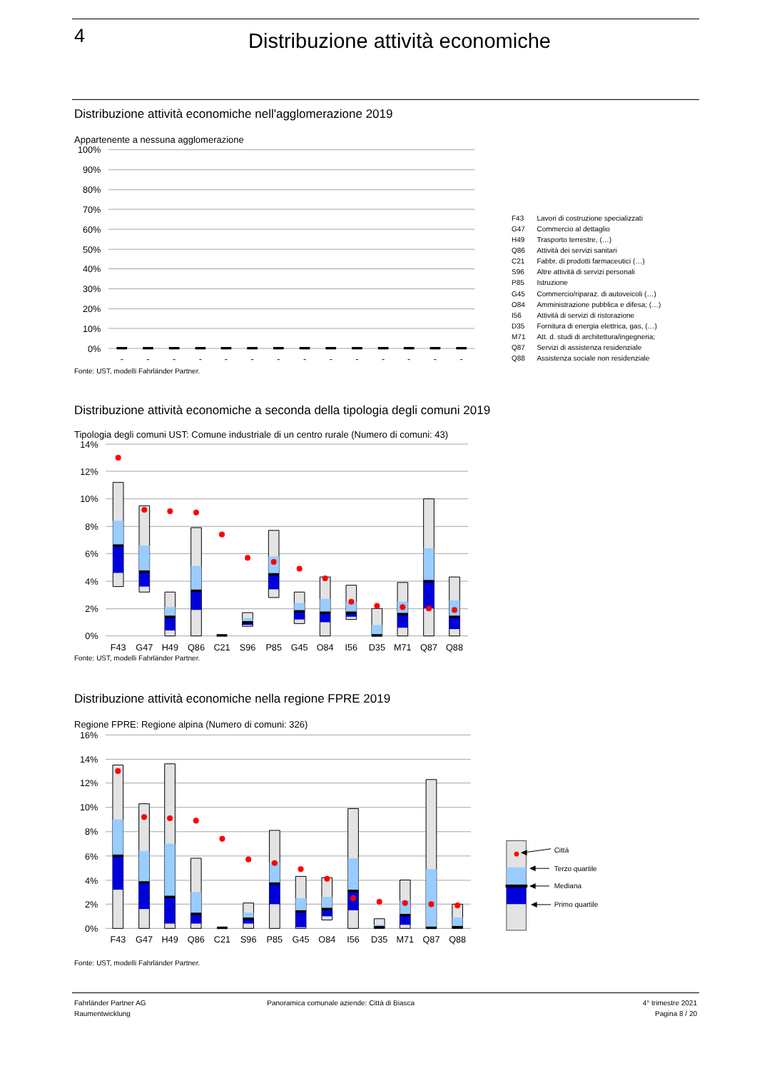4
Distribuzione attività economiche
Distribuzione attività economiche nell'agglomerazione 2019
Appartenente a nessuna agglomerazione
100%
90%
80%
70%
60%
50%
40%
30%
20%
10%
0%
-
-
-
-
-
-
-
-
-
-
-
-
-
-
| F43 | Lavori di costruzione specializzati |
| G47 | Commercio al dettaglio |
| H49 | Trasporto terrestre, (…) |
| Q86 | Attività dei servizi sanitari |
| C21 | Fabbr. di prodotti farmaceutici (…) |
| S96 | Altre attività di servizi personali |
| P85 | Istruzione |
| G45 | Commercio/riparaz. di autoveicoli (…) |
| O84 | Amministrazione pubblica e difesa; (…) |
| I56 | Attività di servizi di ristorazione |
| D35 | Fornitura di energia elettrica, gas, (…) |
| M71 | Att. d. studi di architettura/ingegneria; |
| Q87 | Servizi di assistenza residenziale |
| Q88 | Assistenza sociale non residenziale |
Fonte: UST, modelli Fahrländer Partner.
Distribuzione attività economiche a seconda della tipologia degli comuni 2019
Tipologia degli comuni UST: Comune industriale di un centro rurale (Numero di comuni: 43)
14%
12%
10%
8%
6%
4%
2%
0%
F43
G47
H49
Q86
C21
S96
P85
G45
O84
I56
D35
M71
Q87
Q88
Fonte: UST, modelli Fahrländer Partner.
Distribuzione attività economiche nella regione FPRE 2019
Regione FPRE: Regione alpina (Numero di comuni: 326)
16%
14%
12%
10%
8%
6%
4%
2%
0%
F43
G47
H49
Q86
C21
S96
P85
G45
O84
I56
D35
M71
Q87
Q88
Città
Terzo quartile
Mediana
Primo quartile
Fonte: UST, modelli Fahrländer Partner.
Fahrländer Partner AG
Raumentwicklung
Panoramica comunale aziende: Città di Biasca
4° trimestre 2021
Pagina 8 / 20